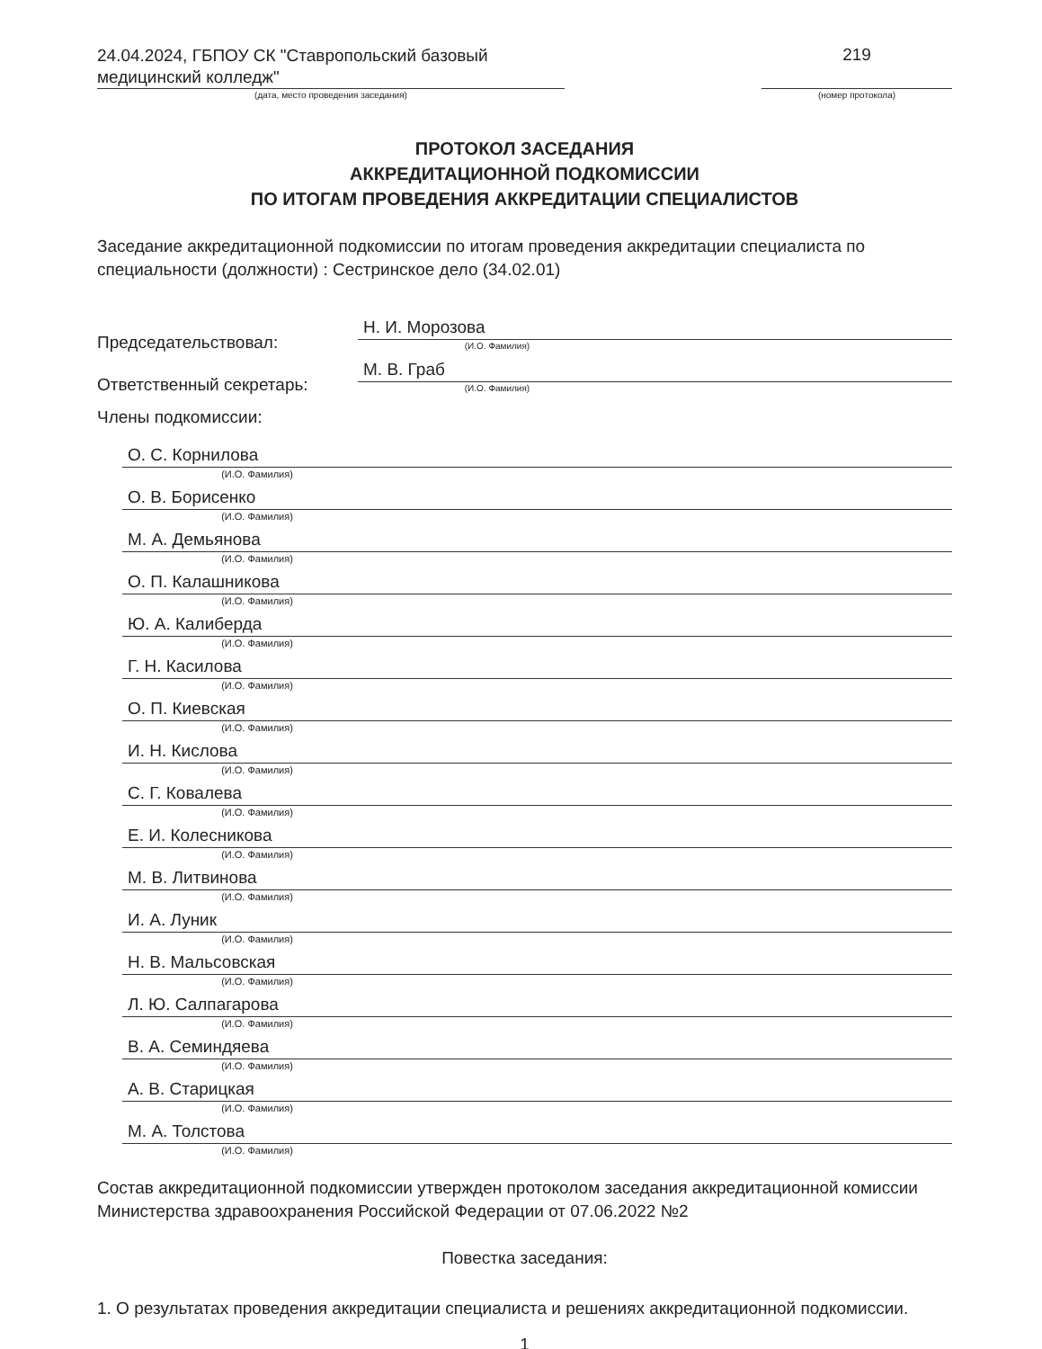24.04.2024, ГБПОУ СК "Ставропольский базовый медицинский колледж"
(дата, место проведения заседания)
219
(номер протокола)
ПРОТОКОЛ ЗАСЕДАНИЯ
АККРЕДИТАЦИОННОЙ ПОДКОМИССИИ
ПО ИТОГАМ ПРОВЕДЕНИЯ АККРЕДИТАЦИИ СПЕЦИАЛИСТОВ
Заседание аккредитационной подкомиссии по итогам проведения аккредитации специалиста по специальности (должности) : Сестринское дело (34.02.01)
Председательствовал:
Н. И. Морозова
(И.О. Фамилия)
Ответственный секретарь:
М. В. Граб
(И.О. Фамилия)
Члены подкомиссии:
О. С. Корнилова
(И.О. Фамилия)
О. В. Борисенко
(И.О. Фамилия)
М. А. Демьянова
(И.О. Фамилия)
О. П. Калашникова
(И.О. Фамилия)
Ю. А. Калиберда
(И.О. Фамилия)
Г. Н. Касилова
(И.О. Фамилия)
О. П. Киевская
(И.О. Фамилия)
И. Н. Кислова
(И.О. Фамилия)
С. Г. Ковалева
(И.О. Фамилия)
Е. И. Колесникова
(И.О. Фамилия)
М. В. Литвинова
(И.О. Фамилия)
И. А. Луник
(И.О. Фамилия)
Н. В. Мальсовская
(И.О. Фамилия)
Л. Ю. Салпагарова
(И.О. Фамилия)
В. А. Семиндяева
(И.О. Фамилия)
А. В. Старицкая
(И.О. Фамилия)
М. А. Толстова
(И.О. Фамилия)
Состав аккредитационной подкомиссии утвержден протоколом заседания аккредитационной комиссии Министерства здравоохранения Российской Федерации от 07.06.2022 №2
Повестка заседания:
1. О результатах проведения аккредитации специалиста и решениях аккредитационной подкомиссии.
1